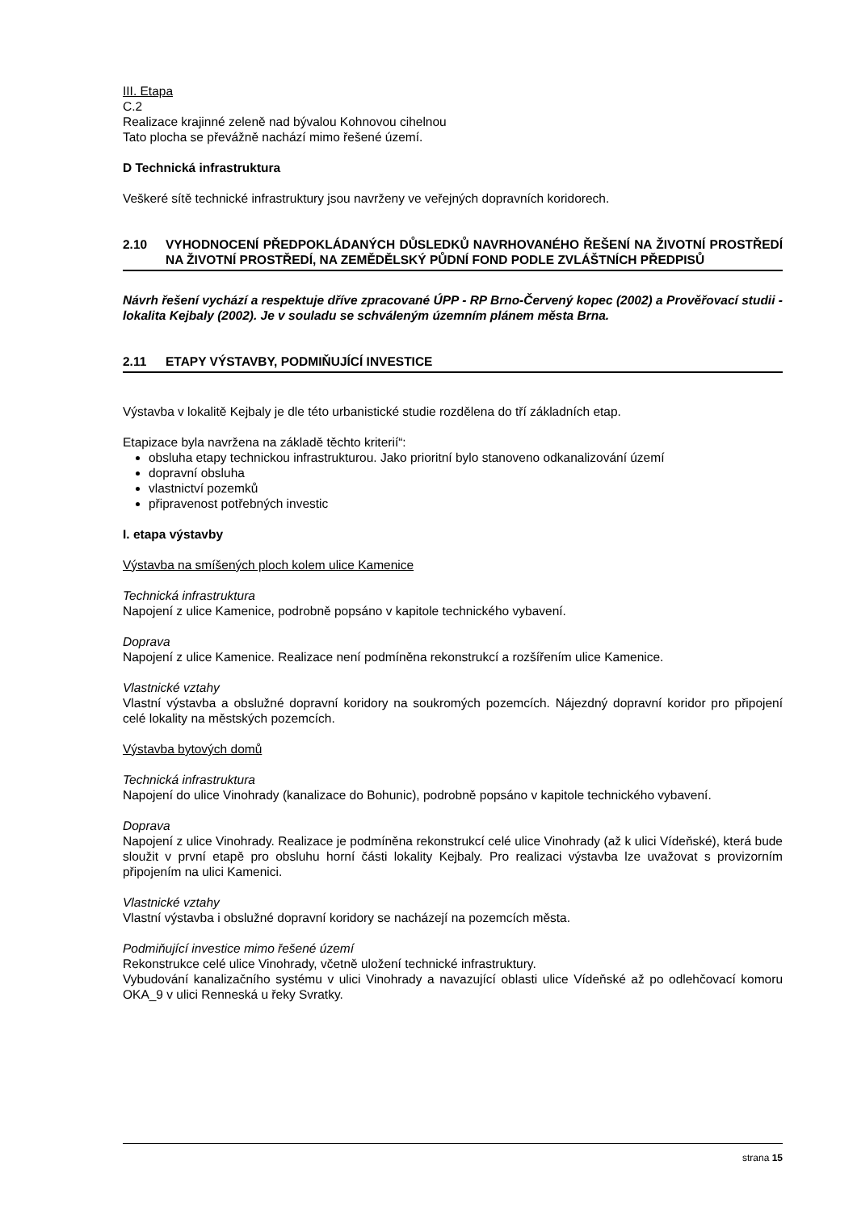III. Etapa
C.2
Realizace krajinné zeleně nad bývalou Kohnovou cihelnou
Tato plocha se převážně nachází mimo řešené území.
D Technická infrastruktura
Veškeré sítě technické infrastruktury jsou navrženy ve veřejných dopravních koridorech.
2.10 VYHODNOCENÍ PŘEDPOKLÁDANÝCH DŮSLEDKŮ NAVRHOVANÉHO ŘEŠENÍ NA ŽIVOTNÍ PROSTŘEDÍ NA ŽIVOTNÍ PROSTŘEDÍ, NA ZEMĚDĚLSKÝ PŮDNÍ FOND PODLE ZVLÁŠTNÍCH PŘEDPISŮ
Návrh řešení vychází a respektuje dříve zpracované ÚPP - RP Brno-Červený kopec (2002) a Prověřovací studii - lokalita Kejbaly (2002). Je v souladu se schváleným územním plánem města Brna.
2.11 ETAPY VÝSTAVBY, PODMIŇUJÍCÍ INVESTICE
Výstavba v lokalitě Kejbaly je dle této urbanistické studie rozdělena do tří základních etap.
Etapizace byla navržena na základě těchto kriterií“:
obsluha etapy technickou infrastrukturou. Jako prioritní bylo stanoveno odkanalizování území
dopravní obsluha
vlastnictví pozemků
připravenost potřebných investic
I. etapa výstavby
Výstavba na smíšených ploch kolem ulice Kamenice
Technická infrastruktura
Napojení z ulice Kamenice, podrobně popsáno v kapitole technického vybavení.
Doprava
Napojení z ulice Kamenice. Realizace není podmíněna rekonstrukcí a rozšířením ulice Kamenice.
Vlastnické vztahy
Vlastní výstavba a obslužné dopravní koridory na soukromých pozemcích. Nájezdný dopravní koridor pro připojení celé lokality na městských pozemcích.
Výstavba bytových domů
Technická infrastruktura
Napojení do ulice Vinohrady (kanalizace do Bohunic), podrobně popsáno v kapitole technického vybavení.
Doprava
Napojení z ulice Vinohrady. Realizace je podmíněna rekonstrukcí celé ulice Vinohrady (až k ulici Vídeňské), která bude sloužit v první etapě pro obsluhu horní části lokality Kejbaly. Pro realizaci výstavba lze uvažovat s provizorním připojením na ulici Kamenici.
Vlastnické vztahy
Vlastní výstavba i obslužné dopravní koridory se nacházejí na pozemcích města.
Podmiňující investice mimo řešené území
Rekonstrukce celé ulice Vinohrady, včetně uložení technické infrastruktury.
Vybudování kanalizačního systému v ulici Vinohrady a navazující oblasti ulice Vídeňské až po odlehčovací komoru OKA_9 v ulici Renneská u řeky Svratky.
strana 15